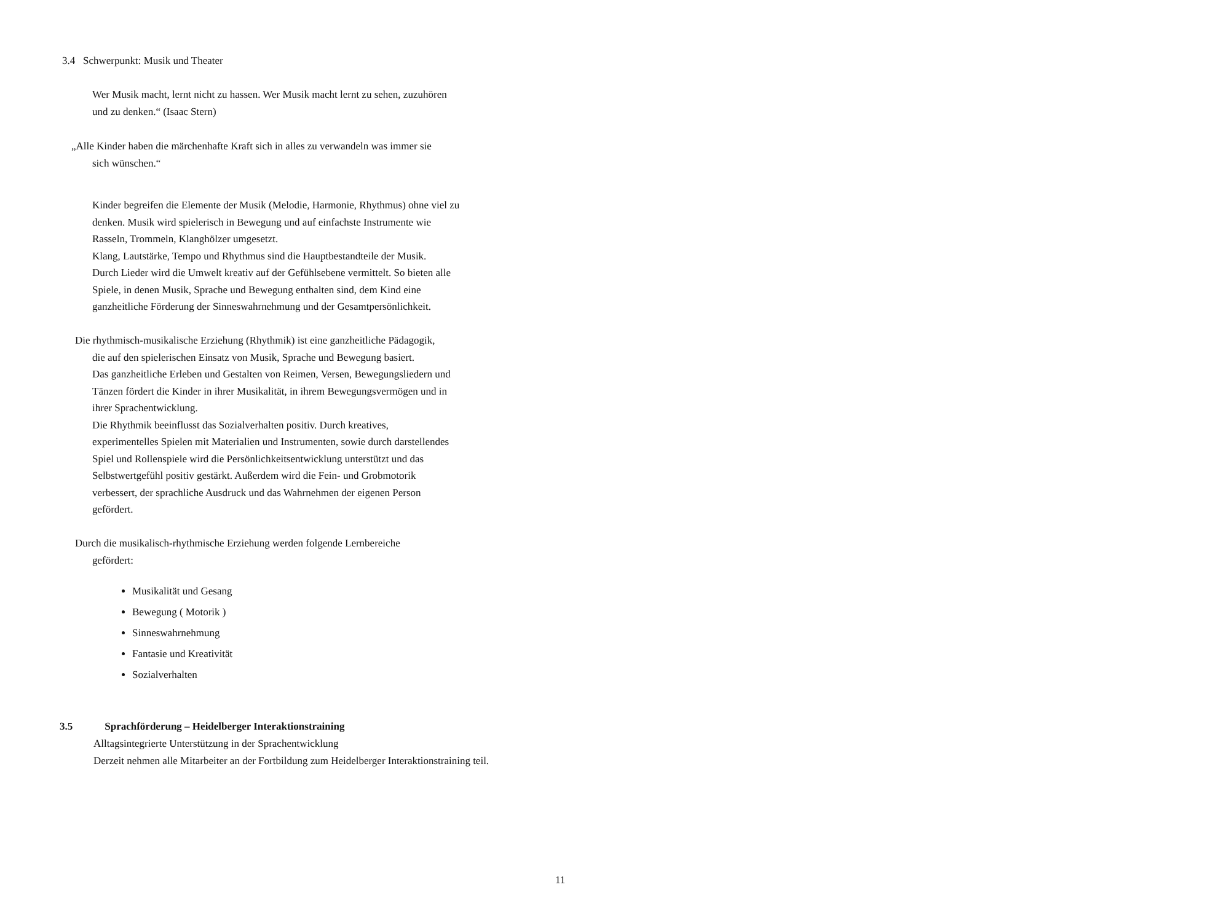3.4 Schwerpunkt: Musik und Theater
Wer Musik macht, lernt nicht zu hassen. Wer Musik macht lernt zu sehen, zuzuhören
und zu denken.“ (Isaac Stern)
„Alle Kinder haben die märchenhafte Kraft sich in alles zu verwandeln was immer sie
sich wünschen.“
Kinder begreifen die Elemente der Musik (Melodie, Harmonie, Rhythmus) ohne viel zu
denken. Musik wird spielerisch in Bewegung und auf einfachste Instrumente wie
Rasseln, Trommeln, Klanghölzer umgesetzt.
Klang, Lautstärke, Tempo und Rhythmus sind die Hauptbestandteile der Musik.
Durch Lieder wird die Umwelt kreativ auf der Gefühlsebene vermittelt. So bieten alle
Spiele, in denen Musik, Sprache und Bewegung enthalten sind, dem Kind eine
ganzheitliche Förderung der Sinneswahrnehmung und der Gesamtpersönlichkeit.
Die rhythmisch-musikalische Erziehung (Rhythmik) ist eine ganzheitliche Pädagogik,
die auf den spielerischen Einsatz von Musik, Sprache und Bewegung basiert.
Das ganzheitliche Erleben und Gestalten von Reimen, Versen, Bewegungsliedern und
Tänzen fördert die Kinder in ihrer Musikalität, in ihrem Bewegungsvermögen und in
ihrer Sprachentwicklung.
Die Rhythmik beeinflusst das Sozialverhalten positiv. Durch kreatives,
experimentelles Spielen mit Materialien und Instrumenten, sowie durch darstellendes
Spiel und Rollenspiele wird die Persönlichkeitsentwicklung unterstützt und das
Selbstwertgefühl positiv gestärkt. Außerdem wird die Fein- und Grobmotorik
verbessert, der sprachliche Ausdruck und das Wahrnehmen der eigenen Person
gefördert.
Durch die musikalisch-rhythmische Erziehung werden folgende Lernbereiche
gefördert:
Musikalität und Gesang
Bewegung ( Motorik )
Sinneswahrnehmung
Fantasie und Kreativität
Sozialverhalten
3.5 Sprachförderung – Heidelberger Interaktionstraining
Alltagsintegrierte Unterstützung in der Sprachentwicklung
Derzeit nehmen alle Mitarbeiter an der Fortbildung zum Heidelberger Interaktionstraining teil.
11